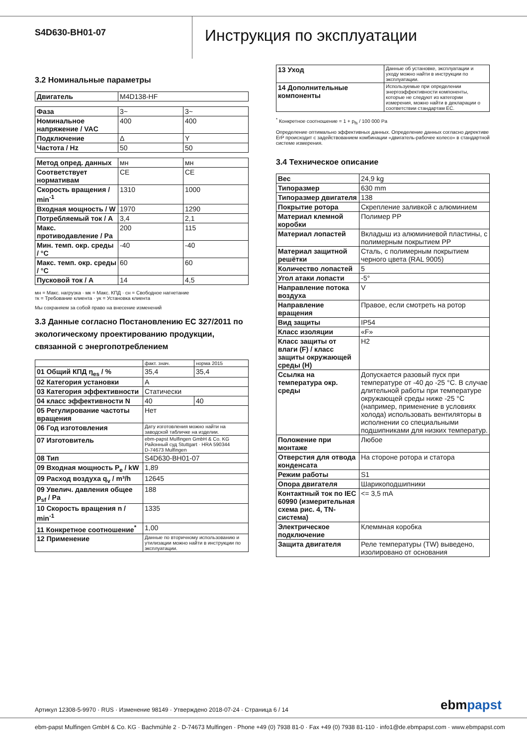S4D630-BH01-07
Инструкция по эксплуатации
3.2 Номинальные параметры
| Двигатель | M4D138-HF |
| Фаза | 3~ | 3~ |
| Номинальное напряжение / VAC | 400 | 400 |
| Подключение | Δ | Y |
| Частота / Hz | 50 | 50 |
| Метод опред. данных | мн | мн |
| Соответствует нормативам | CE | CE |
| Скорость вращения / min<sup>-1</sup> | 1310 | 1000 |
| Входная мощность / W | 1970 | 1290 |
| Потребляемый ток / A | 3,4 | 2,1 |
| Макс. противодавление / Pa | 200 | 115 |
| Мин. темп. окр. среды / °C | -40 | -40 |
| Макс. темп. окр. среды / °C | 60 | 60 |
| Пусковой ток / A | 14 | 4,5 |
мн = Макс. нагрузка · мк = Макс. КПД · сн = Свободное нагнетание
тк = Требование клиента · ук = Установка клиента
Мы сохраняем за собой право на внесение изменений
3.3 Данные согласно Постановлению ЕС 327/2011 по экологическому проектированию продукции, связанной с энергопотреблением
| | факт. знач. | норма 2015 |
| 01 Общий КПД η<sub>es</sub> / % | 35,4 | 35,4 |
| 02 Категория установки | A | |
| 03 Категория эффективности | Статически | |
| 04 класс эффективности N | 40 | 40 |
| 05 Регулирование частоты вращения | Нет | |
| 06 Год изготовления | Дату изготовления можно найти на заводской табличке на изделии. | |
| 07 Изготовитель | ebm-papst Mulfingen GmbH & Co. KG Районный суд Stuttgart · HRA 590344 D-74673 Mulfingen | |
| 08 Тип | S4D630-BH01-07 | |
| 09 Входная мощность P<sub>e</sub> / kW | 1,89 | |
| 09 Расход воздуха q<sub>v</sub> / m³/h | 12645 | |
| 09 Увелич. давления общее p<sub>sf</sub> / Pa | 188 | |
| 10 Скорость вращения n / min<sup>-1</sup> | 1335 | |
| 11 Конкретное соотношение<sup>*</sup> | 1,00 | |
| 12 Применение | Данные по вторичному использованию и утилизации можно найти в инструкции по эксплуатации. | |
| 13 Уход | Данные об установке, эксплуатации и уходу можно найти в инструкции по эксплуатации. |
| 14 Дополнительные компоненты | Используемые при определении энергоэффективности компоненты, которые не следуют из категории измерения, можно найти в декларации о соответствии стандартам ЕС. |
<sup>*</sup> Конкретное соотношение = 1 + p<sub>fs</sub> / 100 000 Pa
Определение оптимально эффективных данных. Определение данных согласно директиве ErP происходит с задействованием комбинации «двигатель-рабочее колесо» в стандартной системе измерения.
3.4 Техническое описание
| Вес | 24,9 kg |
| Типоразмер | 630 mm |
| Типоразмер двигателя | 138 |
| Покрытие ротора | Скрепление заливкой с алюминием |
| Материал клемной коробки | Полимер PP |
| Материал лопастей | Вкладыш из алюминиевой пластины, с полимерным покрытием PP |
| Материал защитной решётки | Сталь, с полимерным покрытием черного цвета (RAL 9005) |
| Количество лопастей | 5 |
| Угол атаки лопасти | -5° |
| Направление потока воздуха | V |
| Направление вращения | Правое, если смотреть на ротор |
| Вид защиты | IP54 |
| Класс изоляции | «F» |
| Класс защиты от влаги (F) / класс защиты окружающей среды (H) | H2 |
| Ссылка на температура окр. среды | Допускается разовый пуск при температуре от -40 до -25 °C. В случае длительной работы при температуре окружающей среды ниже -25 °C (например, применение в условиях холода) использовать вентиляторы в исполнении со специальными подшипниками для низких температур. |
| Положение при монтаже | Любое |
| Отверстия для отвода конденсата | На стороне ротора и статора |
| Режим работы | S1 |
| Опора двигателя | Шарикоподшипники |
| Контактный ток по IEC 60990 (измерительная схема рис. 4, TN-система) | <= 3,5 mA |
| Электрическое подключение | Клеммная коробка |
| Защита двигателя | Реле температуры (TW) выведено, изолировано от основания |
Артикул 12308-5-9970 · RUS · Изменение 98149 · Утверждено 2018-07-24 · Страница 6 / 14
ebmpapst
ebm-papst Mulfingen GmbH & Co. KG · Bachmühle 2 · D-74673 Mulfingen · Phone +49 (0) 7938 81-0 · Fax +49 (0) 7938 81-110 · info1@de.ebmpapst.com · www.ebmpapst.com